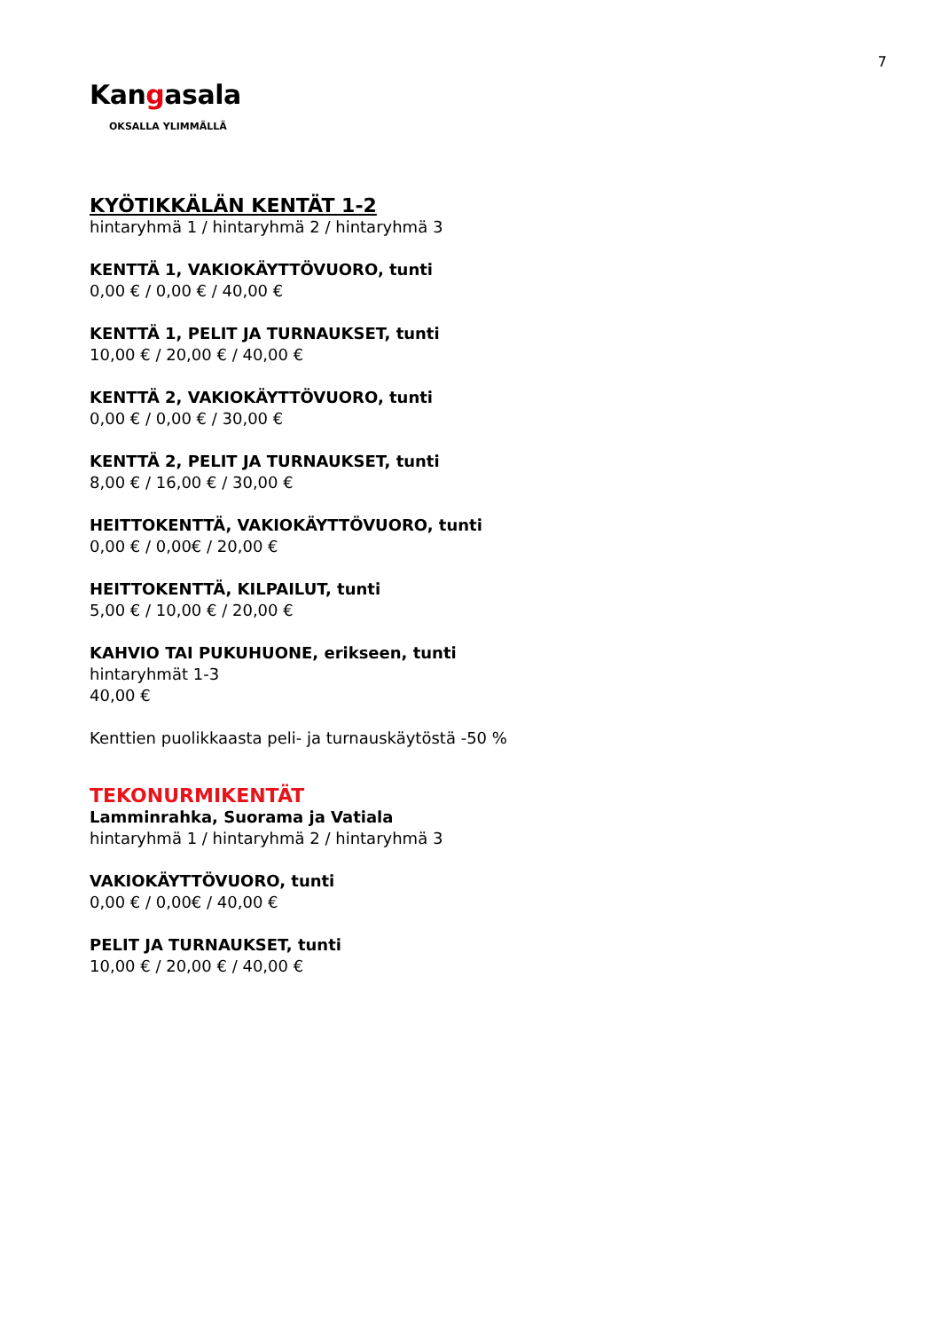7
Kangasala
OKSALLA YLIMMÄLLÄ
KYÖTIKKÄLÄN KENTÄT 1-2
hintaryhmä 1 / hintaryhmä 2 / hintaryhmä 3
KENTTÄ 1, VAKIOKÄYTTÖVUORO, tunti
0,00 € / 0,00 € / 40,00 €
KENTTÄ 1, PELIT JA TURNAUKSET, tunti
10,00 € / 20,00 € / 40,00 €
KENTTÄ 2, VAKIOKÄYTTÖVUORO, tunti
0,00 € / 0,00 € / 30,00 €
KENTTÄ 2, PELIT JA TURNAUKSET, tunti
8,00 € / 16,00 € / 30,00 €
HEITTOKENTTÄ, VAKIOKÄYTTÖVUORO, tunti
0,00 € / 0,00€ / 20,00 €
HEITTOKENTTÄ, KILPAILUT, tunti
5,00 € / 10,00 € / 20,00 €
KAHVIO TAI PUKUHUONE, erikseen, tunti
hintaryhmät 1-3
40,00 €
Kenttien puolikkaasta peli- ja turnauskäytöstä -50 %
TEKONURMIKENTÄT
Lamminrahka, Suorama ja Vatiala
hintaryhmä 1 / hintaryhmä 2 / hintaryhmä 3
VAKIOKÄYTTÖVUORO, tunti
0,00 € / 0,00€ / 40,00 €
PELIT JA TURNAUKSET, tunti
10,00 € / 20,00 € / 40,00 €